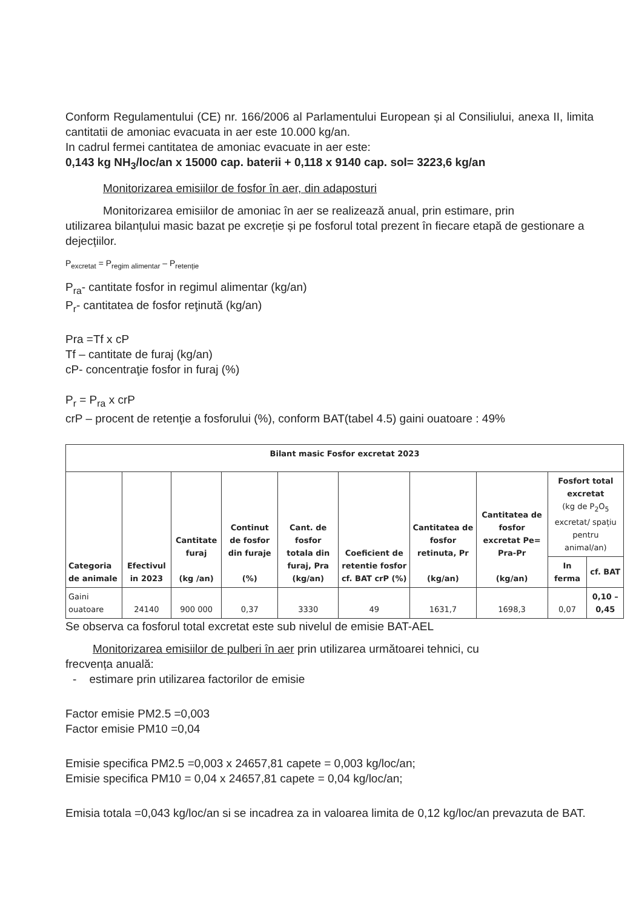Conform Regulamentului (CE) nr. 166/2006 al Parlamentului European și al Consiliului, anexa II, limita cantitatii de amoniac evacuata in aer este 10.000 kg/an.
In cadrul fermei cantitatea de amoniac evacuate in aer este:
0,143 kg NH<sub>3</sub>/loc/an x 15000 cap. baterii + 0,118 x 9140 cap. sol= 3223,6 kg/an
Monitorizarea emisiilor de fosfor în aer, din adaposturi
Monitorizarea emisiilor de amoniac în aer se realizează anual, prin estimare, prin
utilizarea bilanțului masic bazat pe excreție și pe fosforul total prezent în fiecare etapă de gestionare a dejecțiilor.
P<sub>excretat</sub> = P<sub>regim alimentar</sub> – P<sub>retenție</sub>
P<sub>ra</sub>- cantitate fosfor in regimul alimentar (kg/an)
P<sub>r</sub>- cantitatea de fosfor reţinută (kg/an)
Pra =Tf x cP
Tf – cantitate de furaj (kg/an)
cP- concentraţie fosfor in furaj (%)
P<sub>r</sub> = P<sub>ra</sub> x crP
crP – procent de retenţie a fosforului (%), conform BAT(tabel 4.5) gaini ouatoare : 49%
| Bilant masic Fosfor excretat 2023 | | | | | | | | | |
| --- | --- | --- | --- | --- | --- | --- | --- | --- | --- |
| Categoria de animale | Efectivul in 2023 | Cantitate furaj (kg /an) | Continut de fosfor din furaje (%) | Cant. de fosfor totala din furaj, Pra (kg/an) | Coeficient de retentie fosfor cf. BAT crP (%) | Cantitatea de fosfor retinuta, Pr (kg/an) | Cantitatea de fosfor excretat Pe= Pra-Pr (kg/an) | Fosfort total excretat (kg de P<sub>2</sub>O<sub>5</sub> excretat/ spațiu pentru animal/an) | |
| | | | | | | | | In ferma | cf. BAT |
| Gaini ouatoare | 24140 | 900 000 | 0,37 | 3330 | 49 | 1631,7 | 1698,3 | 0,07 | 0,10 – 0,45 |
Se observa ca fosforul total excretat este sub nivelul de emisie BAT-AEL
Monitorizarea emisiilor de pulberi în aer prin utilizarea următoarei tehnici, cu
frecvența anuală:
- estimare prin utilizarea factorilor de emisie
Factor emisie PM2.5 =0,003
Factor emisie PM10 =0,04
Emisie specifica PM2.5 =0,003 x 24657,81 capete = 0,003 kg/loc/an;
Emisie specifica PM10 = 0,04 x 24657,81 capete = 0,04 kg/loc/an;
Emisia totala =0,043 kg/loc/an si se incadrea za in valoarea limita de 0,12 kg/loc/an prevazuta de BAT.